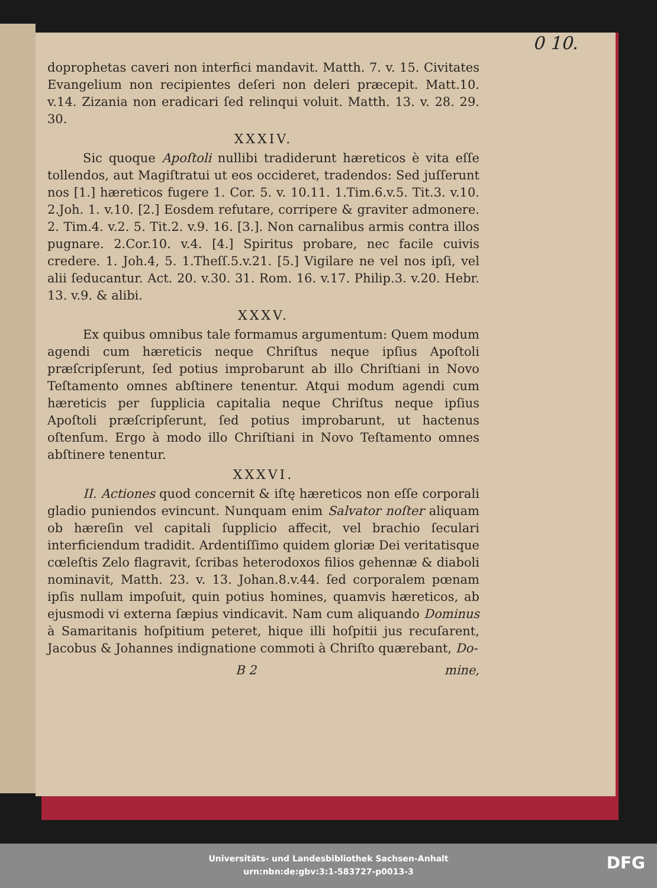0 10.
doprophetas caveri non interfici mandavit. Matth. 7. v. 15. Civitates Evangelium non recipientes deſeri non deleri præcepit. Matt.10. v.14. Zizania non eradicari ſed relinqui voluit. Matth. 13. v. 28. 29. 30.
XXXIV.
Sic quoque Apoſtoli nullibi tradiderunt hæreticos è vita eſſe tollendos, aut Magiſtratui ut eos occideret, tradendos: Sed juſſerunt nos [1.] hæreticos fugere 1. Cor. 5. v. 10.11. 1.Tim.6.v.5. Tit.3. v.10. 2.Joh. 1. v.10. [2.] Eosdem refutare, corripere & graviter admonere. 2. Tim.4. v.2. 5. Tit.2. v.9. 16. [3.]. Non carnalibus armis contra illos pugnare. 2.Cor.10. v.4. [4.] Spiritus probare, nec facile cuivis credere. 1. Joh.4, 5. 1.Theſſ.5.v.21. [5.] Vigilare ne vel nos ipſi, vel alii ſeducantur. Act. 20. v.30. 31. Rom. 16. v.17. Philip.3. v.20. Hebr. 13. v.9. & alibi.
XXXV.
Ex quibus omnibus tale formamus argumentum: Quem modum agendi cum hæreticis neque Chriſtus neque ipſius Apoſtoli præſcripſerunt, ſed potius improbarunt ab illo Chriſtiani in Novo Teſtamento omnes abſtinere tenentur. Atqui modum agendi cum hæreticis per ſupplicia capitalia neque Chriſtus neque ipſius Apoſtoli præſcripſerunt, ſed potius improbarunt, ut hactenus oſtenſum. Ergo à modo illo Chriſtiani in Novo Teſtamento omnes abſtinere tenentur.
XXXVI.
II. Actiones quod concernit & iſtę hæreticos non eſſe corporali gladio puniendos evincunt. Nunquam enim Salvator noſter aliquam ob hæreſin vel capitali ſupplicio affecit, vel brachio ſeculari interficiendum tradidit. Ardentiſſimo quidem gloriæ Dei veritatisque cœleſtis Zelo flagravit, ſcribas heterodoxos filios gehennæ & diaboli nominavit, Matth. 23. v. 13. Johan.8.v.44. ſed corporalem pœnam ipſis nullam impoſuit, quin potius homines, quamvis hæreticos, ab ejusmodi vi externa ſæpius vindicavit. Nam cum aliquando Dominus à Samaritanis hoſpitium peteret, hique illi hoſpitii jus recuſarent, Jacobus & Johannes indignatione commoti à Chriſto quærebant, Do-
B 2 mine,
Universitäts- und Landesbibliothek Sachsen-Anhalt
urn:nbn:de:gbv:3:1-583727-p0013-3
DFG